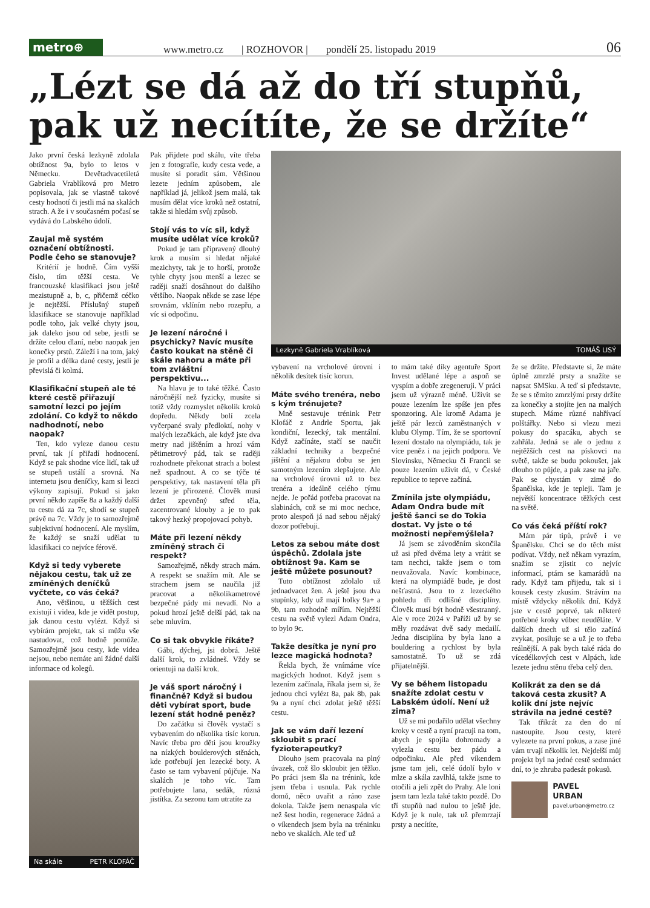metro⊕
www.metro.cz | ROZHOVOR | pondělí 25. listopadu 2019 06
„Lézt se dá až do tří stupňů, pak už necítíte, že se držíte“
Jako první česká lezkyně zdolala obtížnost 9a, bylo to letos v Německu. Devětadvacetiletá Gabriela Vrablíková pro Metro popisovala, jak se vlastně takové cesty hodnotí či jestli má na skalách strach. A že i v současném počasí se vydává do Labského údolí.
Zaujal mě systém označení obtížnosti. Podle čeho se stanovuje?
Kritérií je hodně. Čím vyšší číslo, tím těžší cesta. Ve francouzské klasifikaci jsou ještě mezistupně a, b, c, přičemž céčko je nejtěžší. Příslušný stupeň klasifikace se stanovuje například podle toho, jak velké chyty jsou, jak daleko jsou od sebe, jestli se držíte celou dlaní, nebo naopak jen konečky prstů. Záleží i na tom, jaký je profil a délka dané cesty, jestli je převislá či kolmá.
Klasifikační stupeň ale té které cestě přiřazují samotní lezci po jejím zdolání. Co když to někdo nadhodnotí, nebo naopak?
Ten, kdo vyleze danou cestu první, tak jí přiřadí hodnocení. Když se pak shodne více lidí, tak už se stupeň ustálí a srovná. Na internetu jsou deníčky, kam si lezci výkony zapisují. Pokud si jako první někdo zapíše 8a a každý další tu cestu dá za 7c, shodí se stupeň právě na 7c. Vždy je to samozřejmě subjektivní hodnocení. Ale myslím, že každý se snaží udělat tu klasifikaci co nejvíce férově.
Když si tedy vyberete nějakou cestu, tak už ze zmíněných deníčků vyčtete, co vás čeká?
Ano, většinou, u těžších cest existují i videa, kde je vidět postup, jak danou cestu vylézt. Když si vybírám projekt, tak si můžu vše nastudovat, což hodně pomůže. Samozřejmě jsou cesty, kde videa nejsou, nebo nemáte ani žádné další informace od kolegů.
Na skále PETR KLOFÁČ
Pak přijdete pod skálu, víte třeba jen z fotografie, kudy cesta vede, a musíte si poradit sám. Většinou lezete jedním způsobem, ale například já, jelikož jsem malá, tak musím dělat více kroků než ostatní, takže si hledám svůj způsob.
Stojí vás to víc sil, když musíte udělat více kroků?
Pokud je tam připravený dlouhý krok a musím si hledat nějaké mezichyty, tak je to horší, protože tyhle chyty jsou menší a lezec se raději snaží dosáhnout do dalšího většího. Naopak někde se zase lépe srovnám, vklíním nebo rozepřu, a víc si odpočinu.
Je lezení náročné i psychicky? Navíc musíte často koukat na stěně či skále nahoru a máte při tom zvláštní perspektivu...
Na hlavu je to také těžké. Často náročnější než fyzicky, musíte si totiž vždy rozmyslet několik kroků dopředu. Někdy bolí zcela vyčerpané svaly předloktí, nohy v malých lezačkách, ale když jste dva metry nad jištěním a hrozí vám pětimetrový pád, tak se raději rozhodnete překonat strach a bolest než spadnout. A co se týče té perspektivy, tak nastavení těla při lezení je přirozené. Člověk musí držet zpevněný střed těla, zacentrované klouby a je to pak takový hezký propojovací pohyb.
Máte při lezení někdy zmíněný strach či respekt?
Samozřejmě, někdy strach mám. A respekt se snažím mít. Ale se strachem jsem se naučila již pracovat a několikametrové bezpečné pády mi nevadí. No a pokud hrozí ještě delší pád, tak na sebe mluvím.
Co si tak obvykle říkáte?
Gábi, dýchej, jsi dobrá. Ještě další krok, to zvládneš. Vždy se orientuji na další krok.
Je váš sport náročný i finančně? Když si budou děti vybírat sport, bude lezení stát hodně peněz?
Do začátku si člověk vystačí s vybavením do několika tisíc korun. Navíc třeba pro děti jsou kroužky na nízkých boulderových stěnách, kde potřebují jen lezecké boty. A často se tam vybavení půjčuje. Na skalách je toho víc. Tam potřebujete lana, sedák, různá jistítka. Za sezonu tam utratíte za
Lezkyně Gabriela Vrablíková TOMÁŠ LISÝ
vybavení na vrcholové úrovni i několik desítek tisíc korun.
Máte svého trenéra, nebo s kým trénujete?
Mně sestavuje trénink Petr Klofáč z Andrle Sportu, jak kondiční, lezecký, tak mentální. Když začínáte, stačí se naučit základní techniky a bezpečné jištění a nějakou dobu se jen samotným lezením zlepšujete. Ale na vrcholové úrovni už to bez trenéra a ideálně celého týmu nejde. Je pořád potřeba pracovat na slabinách, což se mi moc nechce, proto alespoň já nad sebou nějaký dozor potřebuji.
Letos za sebou máte dost úspěchů. Zdolala jste obtížnost 9a. Kam se ještě můžete posunout?
Tuto obtížnost zdolalo už jednadvacet žen. A ještě jsou dva stupínky, kdy už mají holky 9a+ a 9b, tam rozhodně mířím. Nejtěžší cestu na světě vylezl Adam Ondra, to bylo 9c.
Takže desítka je nyní pro lezce magická hodnota?
Řekla bych, že vnímáme více magických hodnot. Když jsem s lezením začínala, říkala jsem si, že jednou chci vylézt 8a, pak 8b, pak 9a a nyní chci zdolat ještě těžší cestu.
Jak se vám daří lezení skloubit s prací fyzioterapeutky?
Dlouho jsem pracovala na plný úvazek, což šlo skloubit jen těžko. Po práci jsem šla na trénink, kde jsem třeba i usnula. Pak rychle domů, něco uvařit a ráno zase dokola. Takže jsem nenaspala víc než šest hodin, regenerace žádná a o víkendech jsem byla na tréninku nebo ve skalách. Ale teď už
to mám také díky agentuře Sport Invest udělané lépe a aspoň se vyspím a dobře zregeneruji. V práci jsem už výrazně méně. Uživit se pouze lezením lze spíše jen přes sponzoring. Ale kromě Adama je ještě pár lezců zaměstnaných v klubu Olymp. Tím, že se sportovní lezení dostalo na olympiádu, tak je více peněz i na jejich podporu. Ve Slovinsku, Německu či Francii se pouze lezením uživit dá, v České republice to teprve začíná.
Zmínila jste olympiádu, Adam Ondra bude mít ještě šanci se do Tokia dostat. Vy jste o té možnosti nepřemýšlela?
Já jsem se závoděním skončila už asi před dvěma lety a vrátit se tam nechci, takže jsem o tom neuvažovala. Navíc kombinace, která na olympiádě bude, je dost nešťastná. Jsou to z lezeckého pohledu tři odlišné disciplíny. Člověk musí být hodně všestranný. Ale v roce 2024 v Paříži už by se měly rozdávat dvě sady medailí. Jedna disciplína by byla lano a bouldering a rychlost by byla samostatně. To už se zdá přijatelnější.
Vy se během listopadu snažíte zdolat cestu v Labském údolí. Není už zima?
Už se mi podařilo udělat všechny kroky v cestě a nyní pracuji na tom, abych je spojila dohromady a vylezla cestu bez pádu a odpočinku. Ale před víkendem jsme tam jeli, celé údolí bylo v mlze a skála zavlhlá, takže jsme to otočili a jeli zpět do Prahy. Ale loni jsem tam lezla také takto pozdě. Do tří stupňů nad nulou to ještě jde. Když je k nule, tak už přemrzají prsty a necítíte,
že se držíte. Představte si, že máte úplně zmrzlé prsty a snažíte se napsat SMSku. A teď si představte, že se s těmito zmrzlými prsty držíte za konečky a stojíte jen na malých stupech. Máme různé nahřívací polštářky. Nebo si vlezu mezi pokusy do spacáku, abych se zahřála. Jedná se ale o jednu z nejtěžších cest na pískovci na světě, takže se budu pokoušet, jak dlouho to půjde, a pak zase na jaře. Pak se chystám v zimě do Španělska, kde je tepleji. Tam je největší koncentrace těžkých cest na světě.
Co vás čeká příští rok?
Mám pár tipů, právě i ve Španělsku. Chci se do těch míst podívat. Vždy, než někam vyrazím, snažím se zjistit co nejvíc informací, ptám se kamarádů na rady. Když tam přijedu, tak si i kousek cesty zkusím. Strávím na místě vždycky několik dní. Když jste v cestě poprvé, tak některé potřebné kroky vůbec neuděláte. V dalších dnech už si tělo začíná zvykat, posiluje se a už je to třeba reálnější. A pak bych také ráda do vícedélkových cest v Alpách, kde lezete jednu stěnu třeba celý den.
Kolikrát za den se dá taková cesta zkusit? A kolik dní jste nejvíc strávila na jedné cestě?
Tak třikrát za den do ní nastoupíte. Jsou cesty, které vylezete na první pokus, a zase jiné vám trvají několik let. Nejdelší můj projekt byl na jedné cestě sedmnáct dní, to je zhruba padesát pokusů.
PAVEL
URBAN
pavel.urban@metro.cz